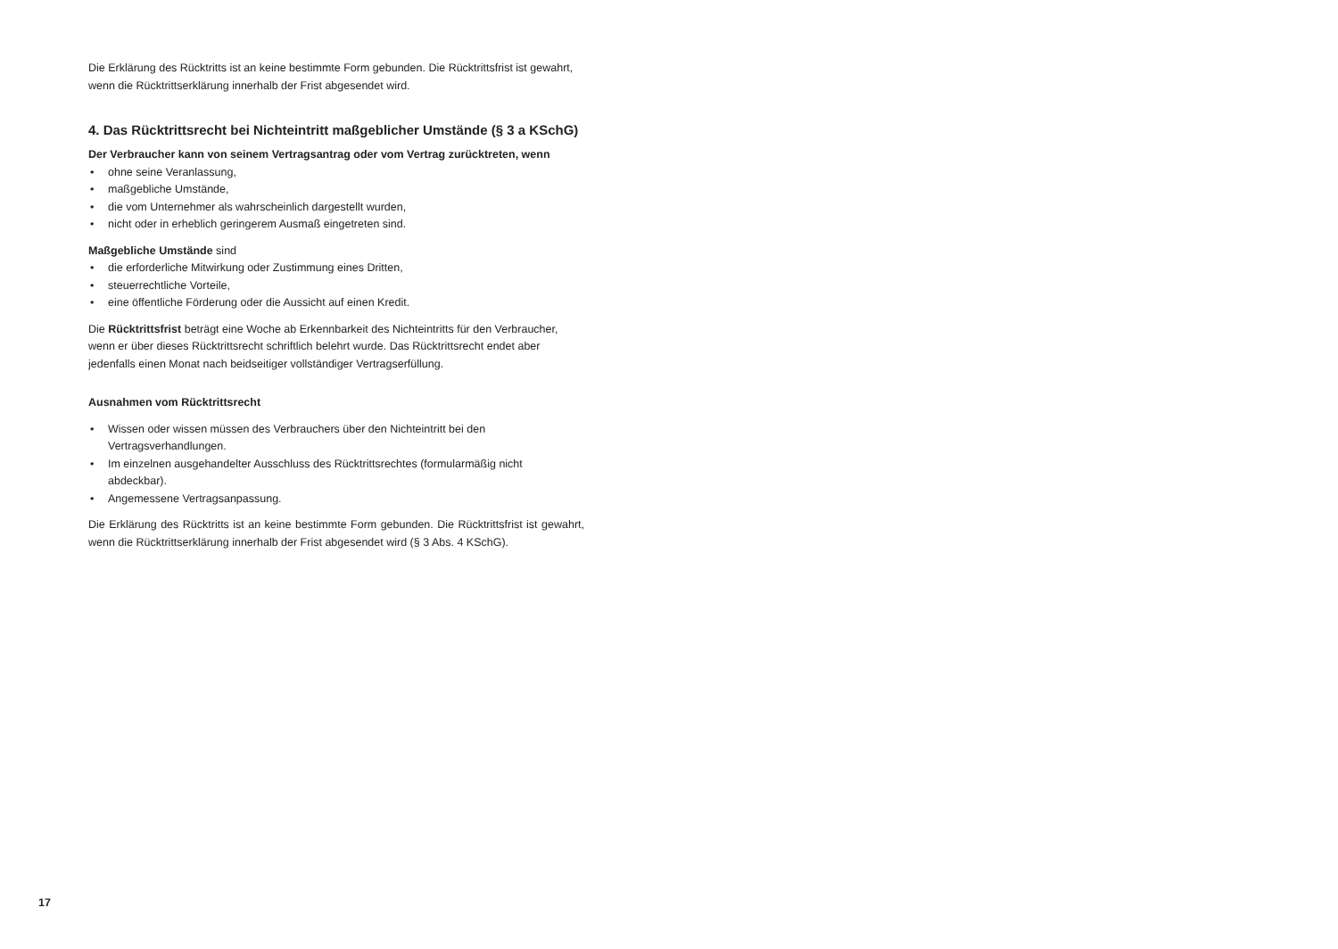Die Erklärung des Rücktritts ist an keine bestimmte Form gebunden. Die Rücktrittsfrist ist gewahrt, wenn die Rücktrittserklärung innerhalb der Frist abgesendet wird.
4. Das Rücktrittsrecht bei Nichteintritt maßgeblicher Umstände (§ 3 a KSchG)
Der Verbraucher kann von seinem Vertragsantrag oder vom Vertrag zurücktreten, wenn
• ohne seine Veranlassung,
• maßgebliche Umstände,
• die vom Unternehmer als wahrscheinlich dargestellt wurden,
• nicht oder in erheblich geringerem Ausmaß eingetreten sind.
Maßgebliche Umstände sind
• die erforderliche Mitwirkung oder Zustimmung eines Dritten,
• steuerrechtliche Vorteile,
• eine öffentliche Förderung oder die Aussicht auf einen Kredit.
Die Rücktrittsfrist beträgt eine Woche ab Erkennbarkeit des Nichteintritts für den Verbraucher, wenn er über dieses Rücktrittsrecht schriftlich belehrt wurde. Das Rücktrittsrecht endet aber jedenfalls einen Monat nach beidseitiger vollständiger Vertragserfüllung.
Ausnahmen vom Rücktrittsrecht
• Wissen oder wissen müssen des Verbrauchers über den Nichteintritt bei den Vertragsverhandlungen.
• Im einzelnen ausgehandelter Ausschluss des Rücktrittsrechtes (formularmäßig nicht abdeckbar).
• Angemessene Vertragsanpassung.
Die Erklärung des Rücktritts ist an keine bestimmte Form gebunden. Die Rücktrittsfrist ist gewahrt, wenn die Rücktrittserklärung innerhalb der Frist abgesendet wird (§ 3 Abs. 4 KSchG).
17